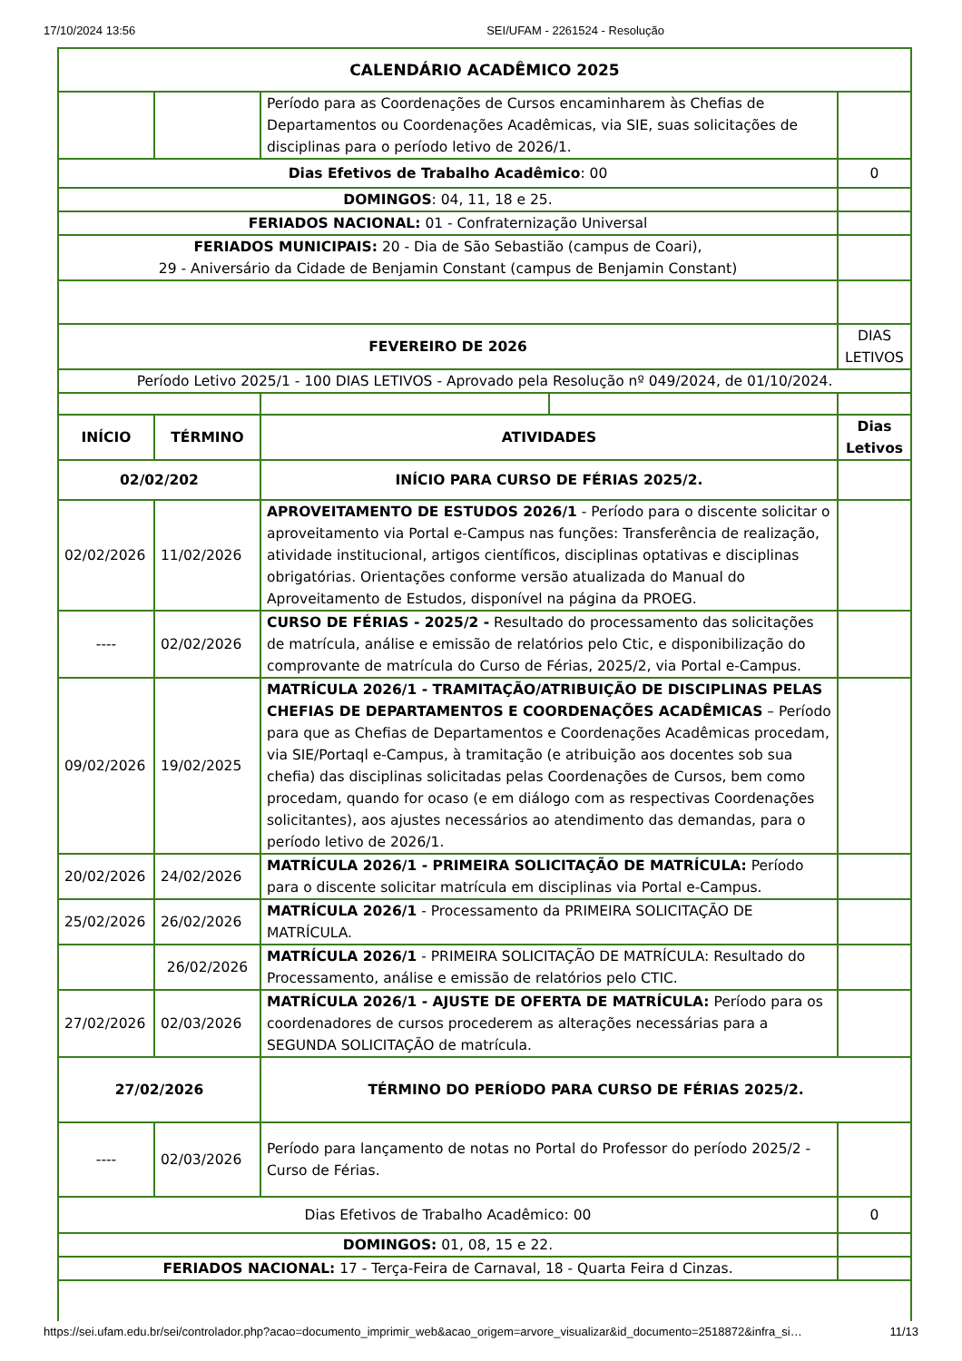17/10/2024 13:56 SEI/UFAM - 2261524 - Resolução
| CALENDÁRIO ACADÊMICO 2025 | | | | |
| --- | --- | --- | --- | --- |
| | | Período para as Coordenações de Cursos encaminharem às Chefias de Departamentos ou Coordenações Acadêmicas, via SIE, suas solicitações de disciplinas para o período letivo de 2026/1. | | |
| Dias Efetivos de Trabalho Acadêmico : 00 | | | | 0 |
| DOMINGOS : 04, 11, 18 e 25. | | | | |
| FERIADOS NACIONAL: 01 - Confraternização Universal | | | | |
| FERIADOS MUNICIPAIS: 20 - Dia de São Sebastião (campus de Coari), 29 - Aniversário da Cidade de Benjamin Constant (campus de Benjamin Constant) | | | | |
| FEVEREIRO DE 2026 | | | | DIAS LETIVOS |
| Período Letivo 2025/1 - 100 DIAS LETIVOS - Aprovado pela Resolução nº 049/2024, de 01/10/2024. | | | | |
| INÍCIO | TÉRMINO | ATIVIDADES | | Dias Letivos |
| 02/02/202 | | INÍCIO PARA CURSO DE FÉRIAS 2025/2. | | |
| 02/02/2026 | 11/02/2026 | APROVEITAMENTO DE ESTUDOS 2026/1 - Período para o discente solicitar o aproveitamento via Portal e-Campus nas funções: Transferência de realização, atividade institucional, artigos científicos, disciplinas optativas e disciplinas obrigatórias. Orientações conforme versão atualizada do Manual do Aproveitamento de Estudos, disponível na página da PROEG. | | |
| ---- | 02/02/2026 | CURSO DE FÉRIAS - 2025/2 - Resultado do processamento das solicitações de matrícula, análise e emissão de relatórios pelo Ctic, e disponibilização do comprovante de matrícula do Curso de Férias, 2025/2, via Portal e-Campus. | | |
| 09/02/2026 | 19/02/2025 | MATRÍCULA 2026/1 - TRAMITAÇÃO/ATRIBUIÇÃO DE DISCIPLINAS PELAS CHEFIAS DE DEPARTAMENTOS E COORDENAÇÕES ACADÊMICAS – Período para que as Chefias de Departamentos e Coordenações Acadêmicas procedam, via SIE/Portaql e-Campus, à tramitação (e atribuição aos docentes sob sua chefia) das disciplinas solicitadas pelas Coordenações de Cursos, bem como procedam, quando for ocaso (e em diálogo com as respectivas Coordenações solicitantes), aos ajustes necessários ao atendimento das demandas, para o período letivo de 2026/1. | | |
| 20/02/2026 | 24/02/2026 | MATRÍCULA 2026/1 - PRIMEIRA SOLICITAÇÃO DE MATRÍCULA: Período para o discente solicitar matrícula em disciplinas via Portal e-Campus. | | |
| 25/02/2026 | 26/02/2026 | MATRÍCULA 2026/1 - Processamento da PRIMEIRA SOLICITAÇÃO DE MATRÍCULA. | | |
| | 26/02/2026 | MATRÍCULA 2026/1 - PRIMEIRA SOLICITAÇÃO DE MATRÍCULA: Resultado do Processamento, análise e emissão de relatórios pelo CTIC. | | |
| 27/02/2026 | 02/03/2026 | MATRÍCULA 2026/1 - AJUSTE DE OFERTA DE MATRÍCULA: Período para os coordenadores de cursos procederem as alterações necessárias para a SEGUNDA SOLICITAÇÃO de matrícula. | | |
| 27/02/2026 | | TÉRMINO DO PERÍODO PARA CURSO DE FÉRIAS 2025/2. | | |
| ---- | 02/03/2026 | Período para lançamento de notas no Portal do Professor do período 2025/2 - Curso de Férias. | | |
| Dias Efetivos de Trabalho Acadêmico: 00 | | | | 0 |
| DOMINGOS: 01, 08, 15 e 22. | | | | |
| FERIADOS NACIONAL: 17 - Terça-Feira de Carnaval, 18 - Quarta Feira d Cinzas. | | | | |
https://sei.ufam.edu.br/sei/controlador.php?acao=documento_imprimir_web&acao_origem=arvore_visualizar&id_documento=2518872&infra_si… 11/13